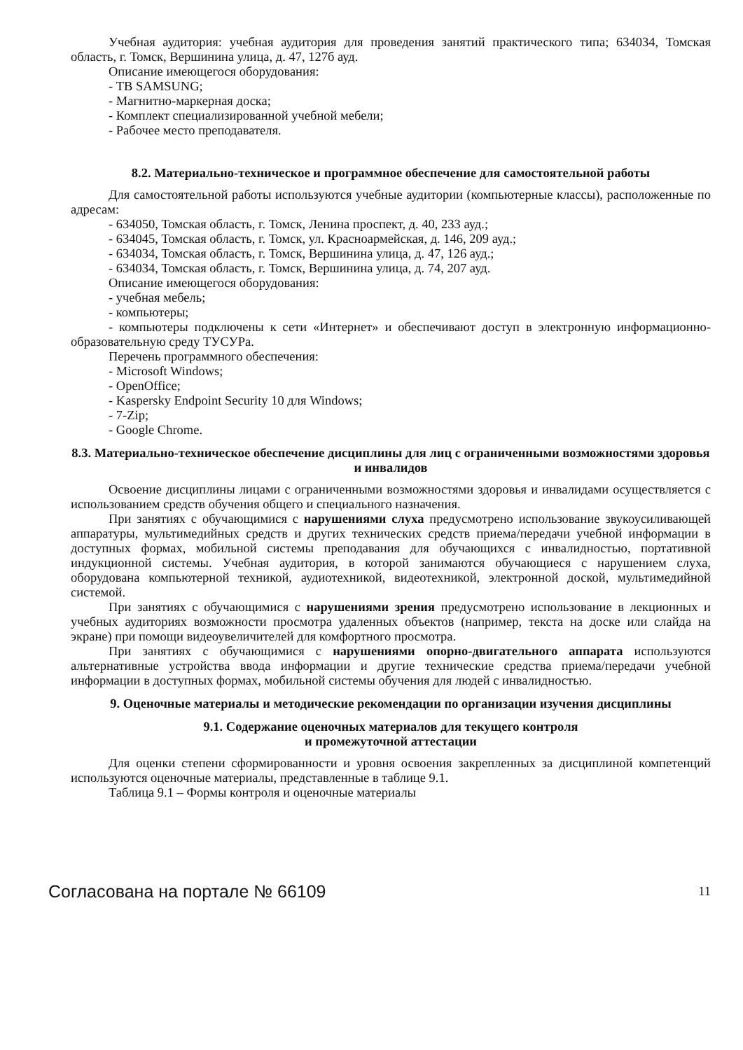Учебная аудитория: учебная аудитория для проведения занятий практического типа; 634034, Томская область, г. Томск, Вершинина улица, д. 47, 127б ауд.
Описание имеющегося оборудования:
- ТВ SAMSUNG;
- Магнитно-маркерная доска;
- Комплект специализированной учебной мебели;
- Рабочее место преподавателя.
8.2. Материально-техническое и программное обеспечение для самостоятельной работы
Для самостоятельной работы используются учебные аудитории (компьютерные классы), расположенные по адресам:
- 634050, Томская область, г. Томск, Ленина проспект, д. 40, 233 ауд.;
- 634045, Томская область, г. Томск, ул. Красноармейская, д. 146, 209 ауд.;
- 634034, Томская область, г. Томск, Вершинина улица, д. 47, 126 ауд.;
- 634034, Томская область, г. Томск, Вершинина улица, д. 74, 207 ауд.
Описание имеющегося оборудования:
- учебная мебель;
- компьютеры;
- компьютеры подключены к сети «Интернет» и обеспечивают доступ в электронную информационно-образовательную среду ТУСУРа.
Перечень программного обеспечения:
- Microsoft Windows;
- OpenOffice;
- Kaspersky Endpoint Security 10 для Windows;
- 7-Zip;
- Google Chrome.
8.3. Материально-техническое обеспечение дисциплины для лиц с ограниченными возможностями здоровья и инвалидов
Освоение дисциплины лицами с ограниченными возможностями здоровья и инвалидами осуществляется с использованием средств обучения общего и специального назначения.
При занятиях с обучающимися с нарушениями слуха предусмотрено использование звукоусиливающей аппаратуры, мультимедийных средств и других технических средств приема/передачи учебной информации в доступных формах, мобильной системы преподавания для обучающихся с инвалидностью, портативной индукционной системы. Учебная аудитория, в которой занимаются обучающиеся с нарушением слуха, оборудована компьютерной техникой, аудиотехникой, видеотехникой, электронной доской, мультимедийной системой.
При занятиях с обучающимися с нарушениями зрения предусмотрено использование в лекционных и учебных аудиториях возможности просмотра удаленных объектов (например, текста на доске или слайда на экране) при помощи видеоувеличителей для комфортного просмотра.
При занятиях с обучающимися с нарушениями опорно-двигательного аппарата используются альтернативные устройства ввода информации и другие технические средства приема/передачи учебной информации в доступных формах, мобильной системы обучения для людей с инвалидностью.
9. Оценочные материалы и методические рекомендации по организации изучения дисциплины
9.1. Содержание оценочных материалов для текущего контроля
и промежуточной аттестации
Для оценки степени сформированности и уровня освоения закрепленных за дисциплиной компетенций используются оценочные материалы, представленные в таблице 9.1.
Таблица 9.1 – Формы контроля и оценочные материалы
Согласована на портале № 66109 11